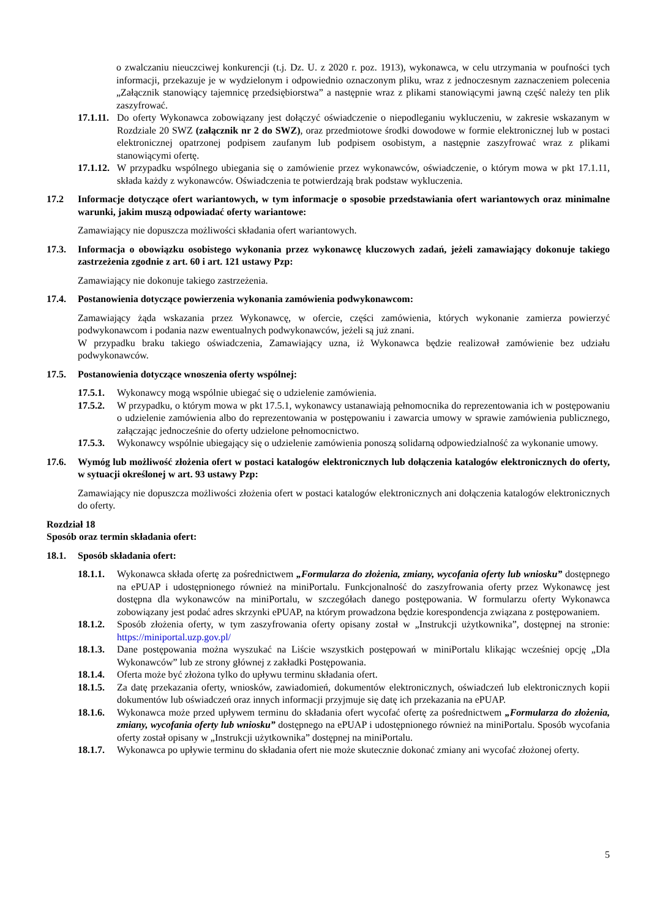o zwalczaniu nieuczciwej konkurencji (t.j. Dz. U. z 2020 r. poz. 1913), wykonawca, w celu utrzymania w poufności tych informacji, przekazuje je w wydzielonym i odpowiednio oznaczonym pliku, wraz z jednoczesnym zaznaczeniem polecenia „Załącznik stanowiący tajemnicę przedsiębiorstwa” a następnie wraz z plikami stanowiącymi jawną część należy ten plik zaszyfrować.
17.1.11.
Do oferty Wykonawca zobowiązany jest dołączyć oświadczenie o niepodleganiu wykluczeniu, w zakresie wskazanym w Rozdziale 20 SWZ (załącznik nr 2 do SWZ), oraz przedmiotowe środki dowodowe w formie elektronicznej lub w postaci elektronicznej opatrzonej podpisem zaufanym lub podpisem osobistym, a następnie zaszyfrować wraz z plikami stanowiącymi ofertę.
17.1.12.
W przypadku wspólnego ubiegania się o zamówienie przez wykonawców, oświadczenie, o którym mowa w pkt 17.1.11, składa każdy z wykonawców. Oświadczenia te potwierdzają brak podstaw wykluczenia.
17.2 Informacje dotyczące ofert wariantowych, w tym informacje o sposobie przedstawiania ofert wariantowych oraz minimalne warunki, jakim muszą odpowiadać oferty wariantowe:
Zamawiający nie dopuszcza możliwości składania ofert wariantowych.
17.3. Informacja o obowiązku osobistego wykonania przez wykonawcę kluczowych zadań, jeżeli zamawiający dokonuje takiego zastrzeżenia zgodnie z art. 60 i art. 121 ustawy Pzp:
Zamawiający nie dokonuje takiego zastrzeżenia.
17.4. Postanowienia dotyczące powierzenia wykonania zamówienia podwykonawcom:
Zamawiający żąda wskazania przez Wykonawcę, w ofercie, części zamówienia, których wykonanie zamierza powierzyć podwykonawcom i podania nazw ewentualnych podwykonawców, jeżeli są już znani.
W przypadku braku takiego oświadczenia, Zamawiający uzna, iż Wykonawca będzie realizował zamówienie bez udziału podwykonawców.
17.5. Postanowienia dotyczące wnoszenia oferty wspólnej:
17.5.1.
Wykonawcy mogą wspólnie ubiegać się o udzielenie zamówienia.
17.5.2.
W przypadku, o którym mowa w pkt 17.5.1, wykonawcy ustanawiają pełnomocnika do reprezentowania ich w postępowaniu o udzielenie zamówienia albo do reprezentowania w postępowaniu i zawarcia umowy w sprawie zamówienia publicznego, załączając jednocześnie do oferty udzielone pełnomocnictwo.
17.5.3.
Wykonawcy wspólnie ubiegający się o udzielenie zamówienia ponoszą solidarną odpowiedzialność za wykonanie umowy.
17.6. Wymóg lub możliwość złożenia ofert w postaci katalogów elektronicznych lub dołączenia katalogów elektronicznych do oferty, w sytuacji określonej w art. 93 ustawy Pzp:
Zamawiający nie dopuszcza możliwości złożenia ofert w postaci katalogów elektronicznych ani dołączenia katalogów elektronicznych do oferty.
Rozdział 18
Sposób oraz termin składania ofert:
18.1. Sposób składania ofert:
18.1.1.
Wykonawca składa ofertę za pośrednictwem „Formularza do złożenia, zmiany, wycofania oferty lub wniosku” dostępnego na ePUAP i udostępnionego również na miniPortalu. Funkcjonalność do zaszyfrowania oferty przez Wykonawcę jest dostępna dla wykonawców na miniPortalu, w szczegółach danego postępowania. W formularzu oferty Wykonawca zobowiązany jest podać adres skrzynki ePUAP, na którym prowadzona będzie korespondencja związana z postępowaniem.
18.1.2.
Sposób złożenia oferty, w tym zaszyfrowania oferty opisany został w „Instrukcji użytkownika”, dostępnej na stronie: https://miniportal.uzp.gov.pl/
18.1.3.
Dane postępowania można wyszukać na Liście wszystkich postępowań w miniPortalu klikając wcześniej opcję „Dla Wykonawców” lub ze strony głównej z zakładki Postępowania.
18.1.4.
Oferta może być złożona tylko do upływu terminu składania ofert.
18.1.5.
Za datę przekazania oferty, wniosków, zawiadomień, dokumentów elektronicznych, oświadczeń lub elektronicznych kopii dokumentów lub oświadczeń oraz innych informacji przyjmuje się datę ich przekazania na ePUAP.
18.1.6.
Wykonawca może przed upływem terminu do składania ofert wycofać ofertę za pośrednictwem „Formularza do złożenia, zmiany, wycofania oferty lub wniosku” dostępnego na ePUAP i udostępnionego również na miniPortalu. Sposób wycofania oferty został opisany w „Instrukcji użytkownika” dostępnej na miniPortalu.
18.1.7.
Wykonawca po upływie terminu do składania ofert nie może skutecznie dokonać zmiany ani wycofać złożonej oferty.
5